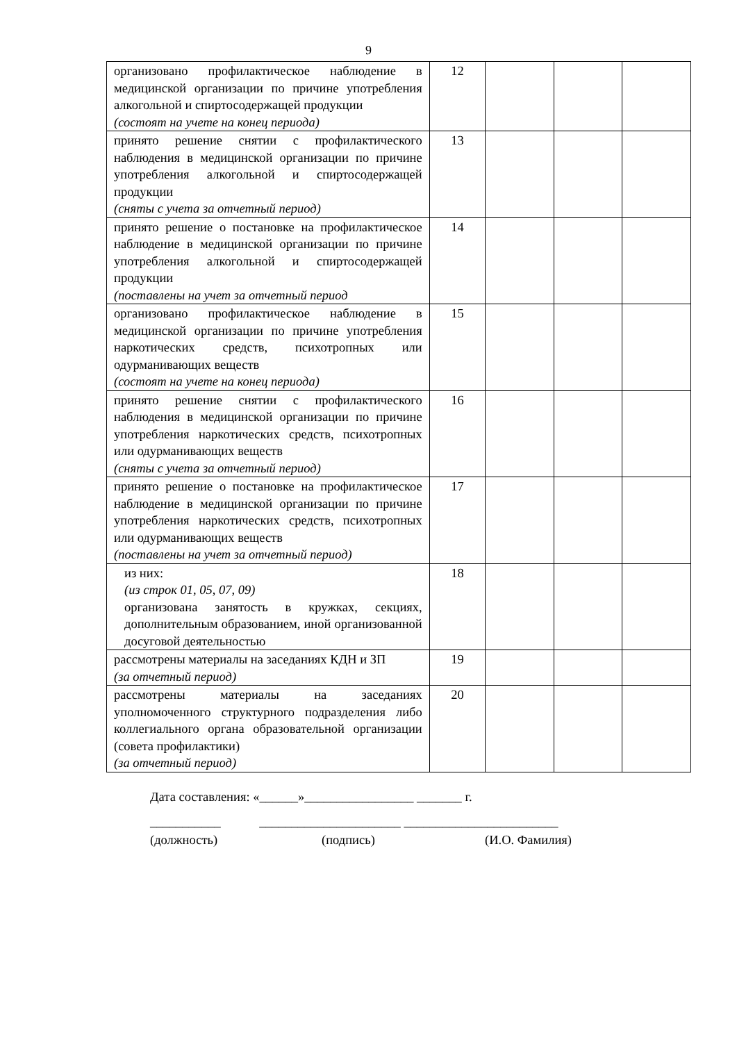9
| организовано профилактическое наблюдение в медицинской организации по причине употребления алкогольной и спиртосодержащей продукции (состоят на учете на конец периода) | 12 | | | |
| принято решение снятии с профилактического наблюдения в медицинской организации по причине употребления алкогольной и спиртосодержащей продукции (сняты с учета за отчетный период) | 13 | | | |
| принято решение о постановке на профилактическое наблюдение в медицинской организации по причине употребления алкогольной и спиртосодержащей продукции (поставлены на учет за отчетный период | 14 | | | |
| организовано профилактическое наблюдение в медицинской организации по причине употребления наркотических средств, психотропных или одурманивающих веществ (состоят на учете на конец периода) | 15 | | | |
| принято решение снятии с профилактического наблюдения в медицинской организации по причине употребления наркотических средств, психотропных или одурманивающих веществ (сняты с учета за отчетный период) | 16 | | | |
| принято решение о постановке на профилактическое наблюдение в медицинской организации по причине употребления наркотических средств, психотропных или одурманивающих веществ (поставлены на учет за отчетный период) | 17 | | | |
| из них: (из строк 01, 05, 07, 09) организована занятость в кружках, секциях, дополнительным образованием, иной организованной досуговой деятельностью | 18 | | | |
| рассмотрены материалы на заседаниях КДН и ЗП (за отчетный период) | 19 | | | |
| рассмотрены материалы на заседаниях уполномоченного структурного подразделения либо коллегиального органа образовательной организации (совета профилактики) (за отчетный период) | 20 | | | |
Дата составления: «______»_________________ _______ г.
___________ ______________________ ________________________
(должность) (подпись) (И.О. Фамилия)